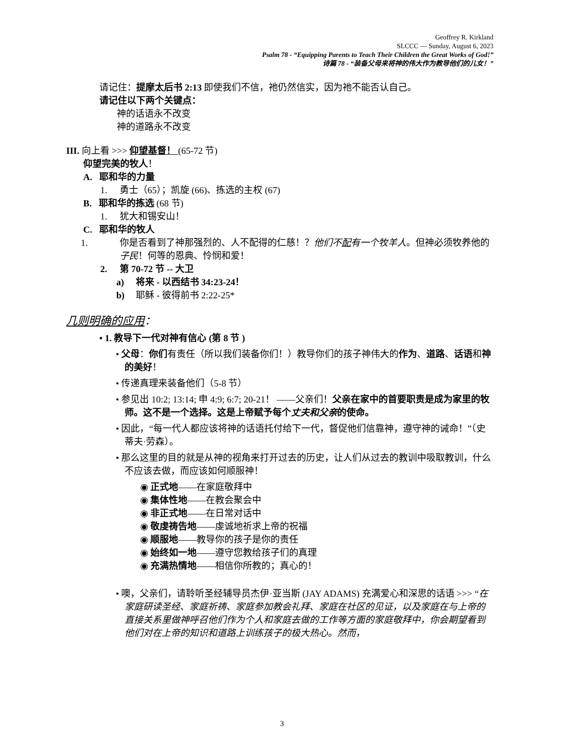Geoffrey R. Kirkland
SLCCC — Sunday, August 6, 2023
Psalm 78 - “Equipping Parents to Teach Their Children the Great Works of God!”
诗篇 78 - “装备父母来将神的伟大作为教导他们的儿女！”
请记住：提摩太后书 2:13 即使我们不信，祂仍然信实，因为祂不能否认自己。
请记住以下两个关键点：
神的话语永不改变
神的道路永不改变
III. 向上看 >>> 仰望基督！ (65-72 节)
仰望完美的牧人！
A. 耶和华的力量
1. 勇士（65）；凯旋 (66)、拣选的主权 (67)
B. 耶和华的拣选 (68 节)
1. 犹大和锡安山！
C. 耶和华的牧人
1. 你是否看到了神那强烈的、人不配得的仁慈！？他们不配有一个牧羊人。但神必须牧养他的子民！何等的恩典、怜悯和爱！
2. 第 70-72 节 -- 大卫
a) 将来 - 以西结书 34:23-24！
b) 耶稣 - 彼得前书 2:22-25*
几则明确的应用：
• 1. 教导下一代对神有信心 (第 8 节 )
• 父母：你们有责任（所以我们装备你们！）教导你们的孩子神伟大的作为、道路、话语和神的美好！
• 传递真理来装备他们（5-8 节）
• 参见出 10:2; 13:14; 申 4:9; 6:7; 20-21！ ——父亲们！父亲在家中的首要职责是成为家里的牧师。这不是一个选择。这是上帝赋予每个丈夫和父亲的使命。
• 因此，“每一代人都应该将神的话语托付给下一代，督促他们信靠神，遵守神的诫命！”（史蒂夫·劳森）。
• 那么这里的目的就是从神的视角来打开过去的历史，让人们从过去的教训中吸取教训，什么不应该去做，而应该如何顺服神！
◉ 正式地——在家庭敬拜中
◉ 集体性地——在教会聚会中
◉ 非正式地——在日常对话中
◉ 敬虔祷告地——虔诚地祈求上帝的祝福
◉ 顺服地——教导你的孩子是你的责任
◉ 始终如一地——遵守您教给孩子们的真理
◉ 充满热情地——相信你所教的；真心的！
• 噢，父亲们，请聆听圣经辅导员杰伊·亚当斯 (JAY ADAMS) 充满爱心和深思的话语 >>> “在家庭研读圣经、家庭祈祷、家庭参加教会礼拜、家庭在社区的见证，以及家庭在与上帝的直接关系里做神呼召他们作为个人和家庭去做的工作等方面的家庭敬拜中，你会期望看到他们对在上帝的知识和道路上训练孩子的极大热心。然而，
3